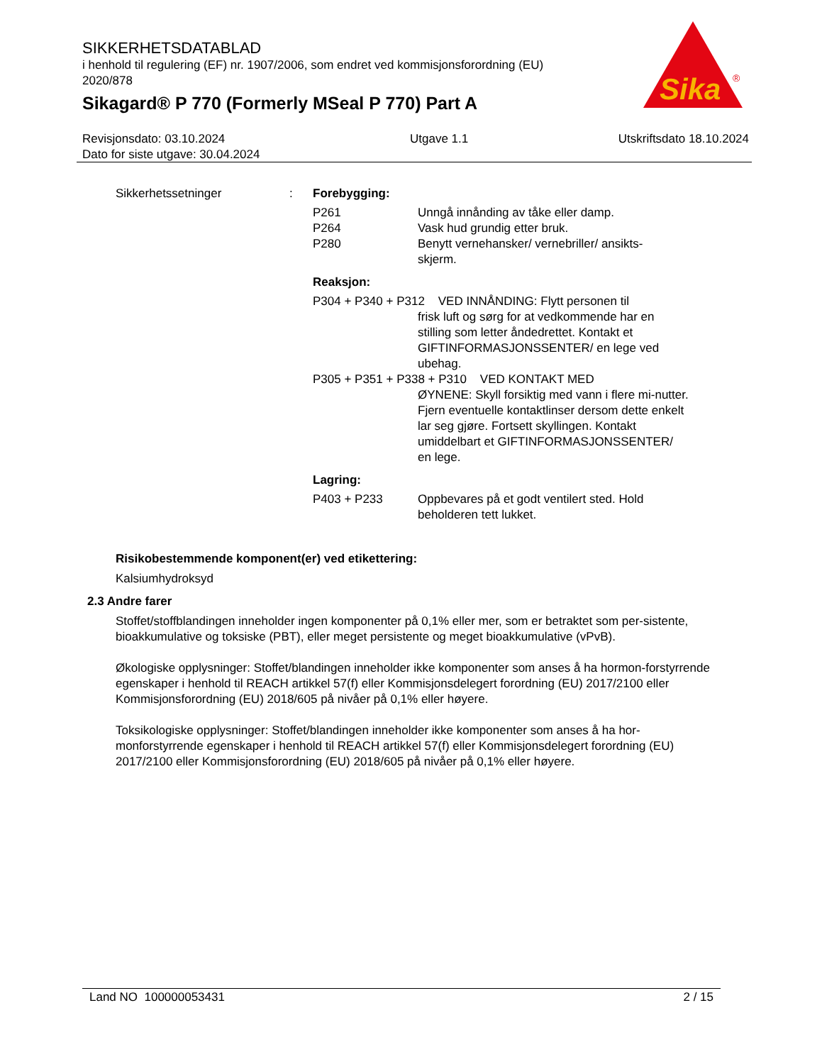SIKKERHETSDATABLAD
i henhold til regulering (EF) nr. 1907/2006, som endret ved kommisjonsforordning (EU) 2020/878
Sikagard® P 770 (Formerly MSeal P 770) Part A
Sika
®
Revisjonsdato: 03.10.2024
Dato for siste utgave: 30.04.2024
Utgave 1.1 Utskriftsdato 18.10.2024
Sikkerhetssetninger : Forebygging:
P261 Unngå innånding av tåke eller damp.
P264 Vask hud grundig etter bruk.
P280 Benytt vernehansker/ vernebriller/ ansikts-
skjerm.
Reaksjon:
P304 + P340 + P312 VED INNÅNDING: Flytt personen til
frisk luft og sørg for at vedkommende har en stilling som letter åndedrettet. Kontakt et GIFTINFORMASJONSSENTER/ en lege ved ubehag.
P305 + P351 + P338 + P310 VED KONTAKT MED
ØYNENE: Skyll forsiktig med vann i flere mi-nutter. Fjern eventuelle kontaktlinser dersom dette enkelt lar seg gjøre. Fortsett skyllingen. Kontakt umiddelbart et GIFTINFORMASJONSSENTER/ en lege.
Lagring:
P403 + P233 Oppbevares på et godt ventilert sted. Hold
beholderen tett lukket.
Risikobestemmende komponent(er) ved etikettering:
Kalsiumhydroksyd
2.3 Andre farer
Stoffet/stoffblandingen inneholder ingen komponenter på 0,1% eller mer, som er betraktet som per-sistente, bioakkumulative og toksiske (PBT), eller meget persistente og meget bioakkumulative (vPvB).
Økologiske opplysninger: Stoffet/blandingen inneholder ikke komponenter som anses å ha hormon-forstyrrende egenskaper i henhold til REACH artikkel 57(f) eller Kommisjonsdelegert forordning (EU) 2017/2100 eller Kommisjonsforordning (EU) 2018/605 på nivåer på 0,1% eller høyere.
Toksikologiske opplysninger: Stoffet/blandingen inneholder ikke komponenter som anses å ha hor-monforstyrrende egenskaper i henhold til REACH artikkel 57(f) eller Kommisjonsdelegert forordning (EU) 2017/2100 eller Kommisjonsforordning (EU) 2018/605 på nivåer på 0,1% eller høyere.
Land NO 100000053431 2 / 15